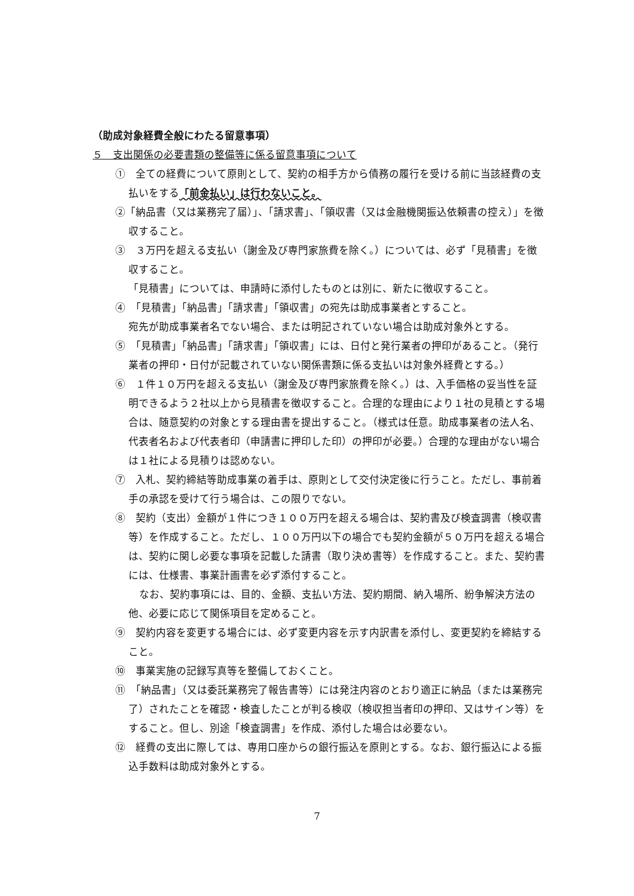（助成対象経費全般にわたる留意事項）
５　支出関係の必要書類の整備等に係る留意事項について
①　全ての経費について原則として、契約の相手方から債務の履行を受ける前に当該経費の支払いをする「前金払い」は行わないこと。
②「納品書（又は業務完了届）」、「請求書」、「領収書（又は金融機関振込依頼書の控え）」を徴収すること。
③　３万円を超える支払い（謝金及び専門家旅費を除く。）については、必ず「見積書」を徴収すること。
「見積書」については、申請時に添付したものとは別に、新たに徴収すること。
④　「見積書」「納品書」「請求書」「領収書」の宛先は助成事業者とすること。
宛先が助成事業者名でない場合、または明記されていない場合は助成対象外とする。
⑤　「見積書」「納品書」「請求書」「領収書」には、日付と発行業者の押印があること。（発行業者の押印・日付が記載されていない関係書類に係る支払いは対象外経費とする。）
⑥　１件１０万円を超える支払い（謝金及び専門家旅費を除く。）は、入手価格の妥当性を証明できるよう２社以上から見積書を徴収すること。合理的な理由により１社の見積とする場合は、随意契約の対象とする理由書を提出すること。（様式は任意。助成事業者の法人名、代表者名および代表者印（申請書に押印した印）の押印が必要。）合理的な理由がない場合は１社による見積りは認めない。
⑦　入札、契約締結等助成事業の着手は、原則として交付決定後に行うこと。ただし、事前着手の承認を受けて行う場合は、この限りでない。
⑧　契約（支出）金額が１件につき１００万円を超える場合は、契約書及び検査調書（検収書等）を作成すること。ただし、１００万円以下の場合でも契約金額が５０万円を超える場合は、契約に関し必要な事項を記載した請書（取り決め書等）を作成すること。また、契約書には、仕様書、事業計画書を必ず添付すること。
なお、契約事項には、目的、金額、支払い方法、契約期間、納入場所、紛争解決方法の他、必要に応じて関係項目を定めること。
⑨　契約内容を変更する場合には、必ず変更内容を示す内訳書を添付し、変更契約を締結すること。
⑩　事業実施の記録写真等を整備しておくこと。
⑪　「納品書」（又は委託業務完了報告書等）には発注内容のとおり適正に納品（または業務完了）されたことを確認・検査したことが判る検収（検収担当者印の押印、又はサイン等）をすること。但し、別途「検査調書」を作成、添付した場合は必要ない。
⑫　経費の支出に際しては、専用口座からの銀行振込を原則とする。なお、銀行振込による振込手数料は助成対象外とする。
7